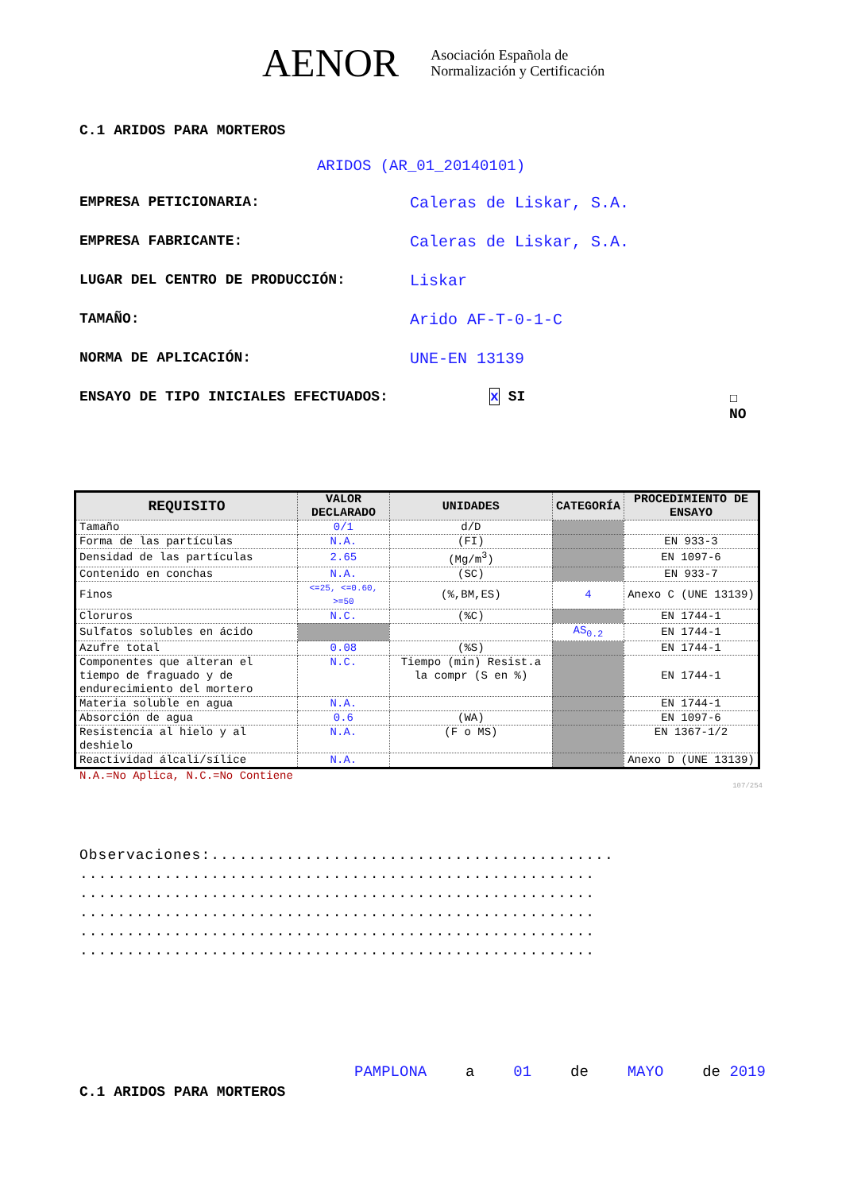AENOR
Asociación Española de
Normalización y Certificación
C.1 ARIDOS PARA MORTEROS
ARIDOS (AR_01_20140101)
EMPRESA PETICIONARIA: Caleras de Liskar, S.A.
EMPRESA FABRICANTE: Caleras de Liskar, S.A.
LUGAR DEL CENTRO DE PRODUCCIÓN: Liskar
TAMAÑO: Arido AF-T-0-1-C
NORMA DE APLICACIÓN: UNE-EN 13139
ENSAYO DE TIPO INICIALES EFECTUADOS: x SI ☐ NO
| REQUISITO | VALOR DECLARADO | UNIDADES | CATEGORÍA | PROCEDIMIENTO DE ENSAYO |
| --- | --- | --- | --- | --- |
| Tamaño | 0/1 | d/D | | |
| Forma de las partículas | N.A. | (FI) | | EN 933-3 |
| Densidad de las partículas | 2.65 | (Mg/m<sup>3</sup>) | | EN 1097-6 |
| Contenido en conchas | N.A. | (SC) | | EN 933-7 |
| Finos | <=25, <=0.60, >=50 | (%,BM,ES) | 4 | Anexo C (UNE 13139) |
| Cloruros | N.C. | (%C) | | EN 1744-1 |
| Sulfatos solubles en ácido | | | AS<sub>0.2</sub> | EN 1744-1 |
| Azufre total | 0.08 | (%S) | | EN 1744-1 |
| Componentes que alteran el tiempo de fraguado y de endurecimiento del mortero | N.C. | Tiempo (min) Resist.a la compr (S en %) | | EN 1744-1 |
| Materia soluble en agua | N.A. | | | EN 1744-1 |
| Absorción de agua | 0.6 | (WA) | | EN 1097-6 |
| Resistencia al hielo y al deshielo | N.A. | (F o MS) | | EN 1367-1/2 |
| Reactividad álcali/sílice | N.A. | | | Anexo D (UNE 13139) |
N.A.=No Aplica, N.C.=No Contiene
107/254
Observaciones:...........................................
.......................................................
.......................................................
.......................................................
.......................................................
.......................................................
PAMPLONA a 01 de MAYO de 2019
C.1 ARIDOS PARA MORTEROS